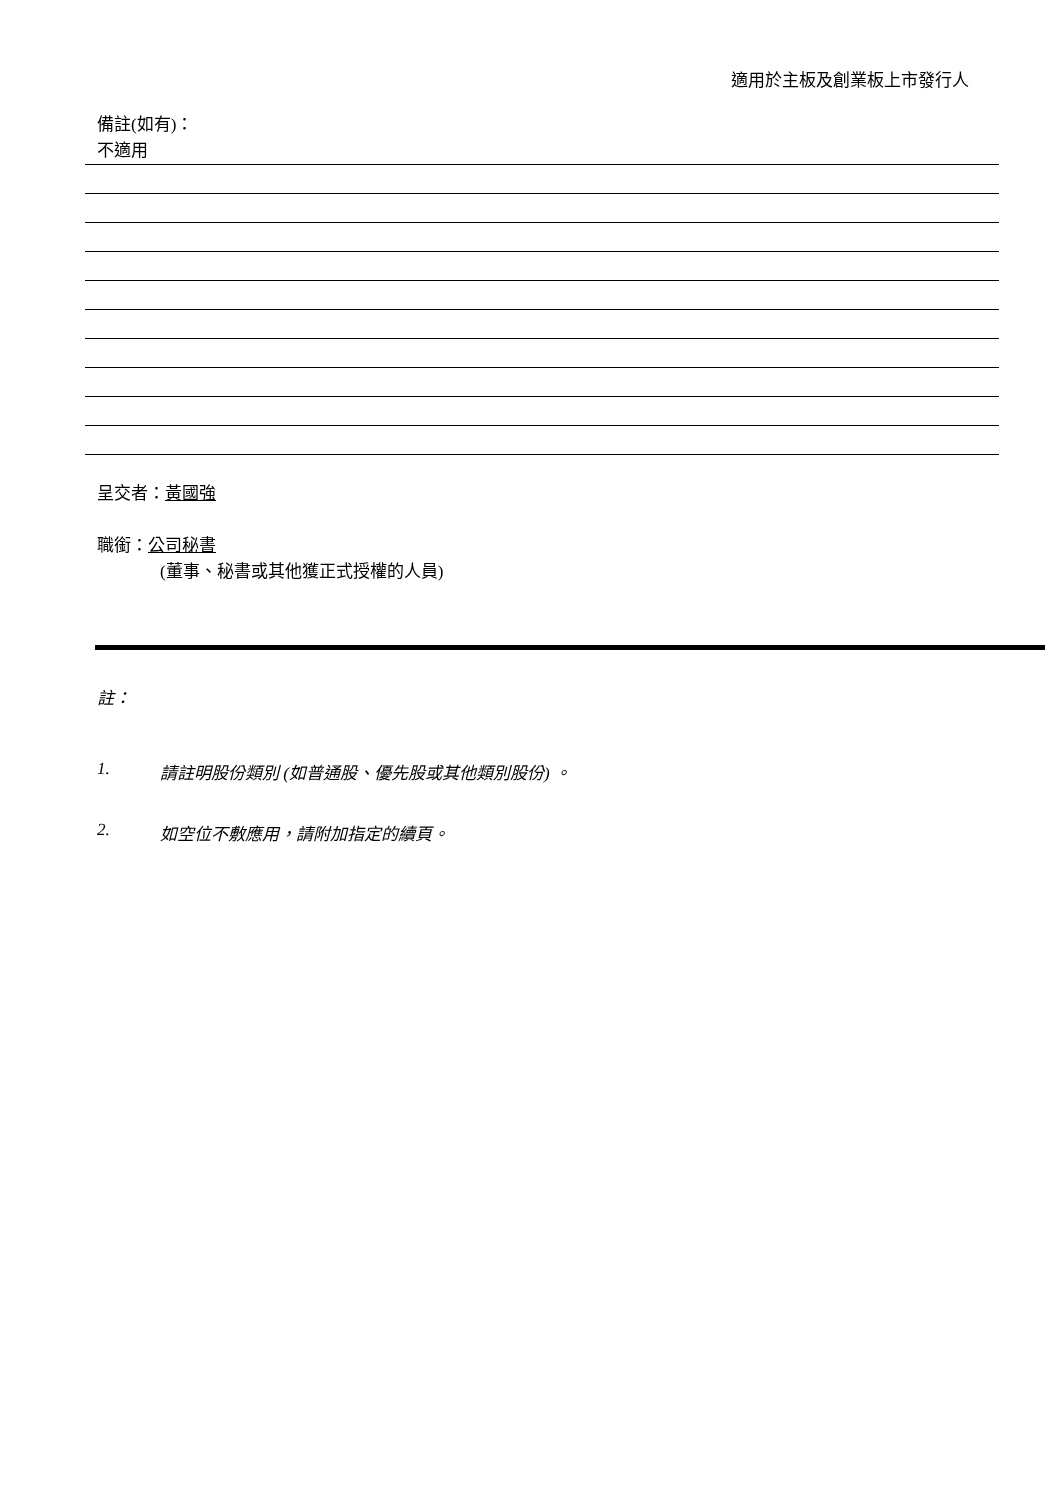適用於主板及創業板上市發行人
備註(如有)：
不適用
呈交者：黃國強
職銜：公司秘書
(董事、秘書或其他獲正式授權的人員)
註：
1. 請註明股份類別 (如普通股、優先股或其他類別股份) 。
2. 如空位不敷應用，請附加指定的續頁。